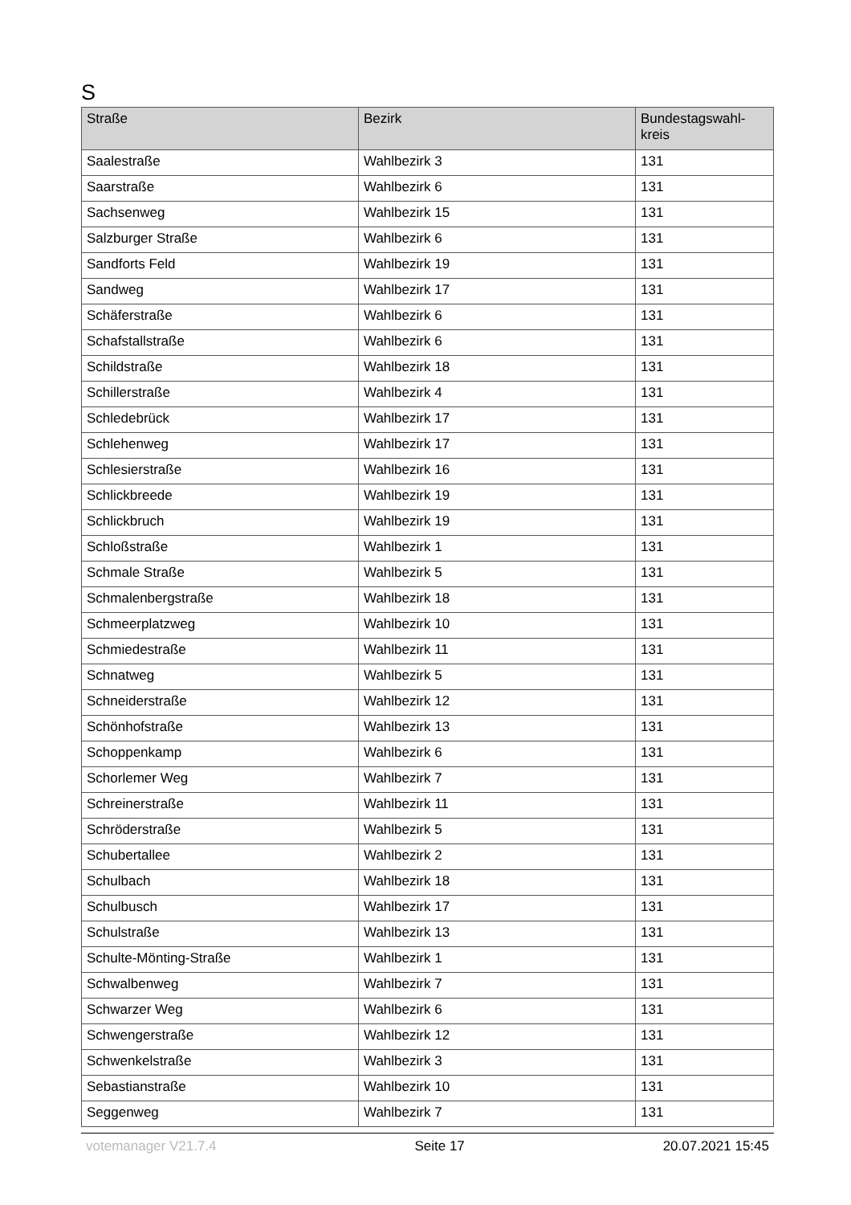S
| Straße | Bezirk | Bundestagswahl- kreis |
| --- | --- | --- |
| Saalestraße | Wahlbezirk 3 | 131 |
| Saarstraße | Wahlbezirk 6 | 131 |
| Sachsenweg | Wahlbezirk 15 | 131 |
| Salzburger Straße | Wahlbezirk 6 | 131 |
| Sandforts Feld | Wahlbezirk 19 | 131 |
| Sandweg | Wahlbezirk 17 | 131 |
| Schäferstraße | Wahlbezirk 6 | 131 |
| Schafstallstraße | Wahlbezirk 6 | 131 |
| Schildstraße | Wahlbezirk 18 | 131 |
| Schillerstraße | Wahlbezirk 4 | 131 |
| Schledebrück | Wahlbezirk 17 | 131 |
| Schlehenweg | Wahlbezirk 17 | 131 |
| Schlesierstraße | Wahlbezirk 16 | 131 |
| Schlickbreede | Wahlbezirk 19 | 131 |
| Schlickbruch | Wahlbezirk 19 | 131 |
| Schloßstraße | Wahlbezirk 1 | 131 |
| Schmale Straße | Wahlbezirk 5 | 131 |
| Schmalenbergstraße | Wahlbezirk 18 | 131 |
| Schmeerplatzweg | Wahlbezirk 10 | 131 |
| Schmiedestraße | Wahlbezirk 11 | 131 |
| Schnatweg | Wahlbezirk 5 | 131 |
| Schneiderstraße | Wahlbezirk 12 | 131 |
| Schönhofstraße | Wahlbezirk 13 | 131 |
| Schoppenkamp | Wahlbezirk 6 | 131 |
| Schorlemer Weg | Wahlbezirk 7 | 131 |
| Schreinerstraße | Wahlbezirk 11 | 131 |
| Schröderstraße | Wahlbezirk 5 | 131 |
| Schubertallee | Wahlbezirk 2 | 131 |
| Schulbach | Wahlbezirk 18 | 131 |
| Schulbusch | Wahlbezirk 17 | 131 |
| Schulstraße | Wahlbezirk 13 | 131 |
| Schulte-Mönting-Straße | Wahlbezirk 1 | 131 |
| Schwalbenweg | Wahlbezirk 7 | 131 |
| Schwarzer Weg | Wahlbezirk 6 | 131 |
| Schwengerstraße | Wahlbezirk 12 | 131 |
| Schwenkelstraße | Wahlbezirk 3 | 131 |
| Sebastianstraße | Wahlbezirk 10 | 131 |
| Seggenweg | Wahlbezirk 7 | 131 |
votemanager V21.7.4 Seite 17 20.07.2021 15:45